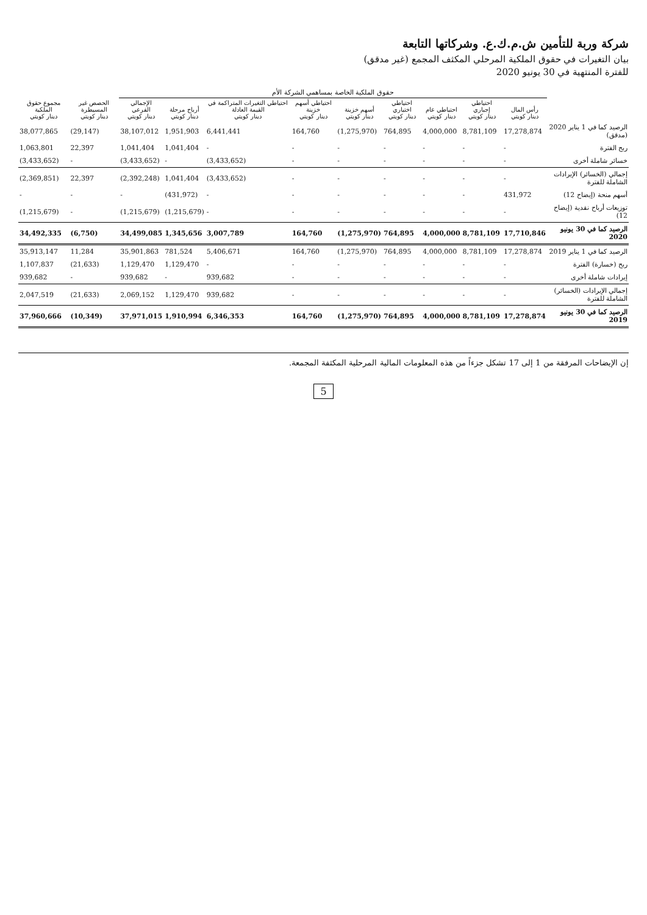شركة وربة للتأمين ش.م.ك.ع. وشركاتها التابعة
بيان التغيرات في حقوق الملكية المرحلي المكثف المجمع (غير مدقق)
للفترة المنتهية في 30 يونيو 2020
| | حقوق الملكية الخاصة بمساهمي الشركة الأم | | | | | | | | | | |
| --- | --- | --- | --- | --- | --- | --- | --- | --- | --- | --- | --- |
| | رأس المال دينار كويتي | احتياطي إجباري دينار كويتي | احتياطي عام دينار كويتي | احتياطي اختياري دينار كويتي | أسهم خزينة دينار كويتي | احتياطي أسهم خزينة دينار كويتي | احتياطي التغيرات المتراكمة في القيمة العادلة دينار كويتي | أرباح مرحلة دينار كويتي | الإجمالي الفرعي دينار كويتي | الحصص غير المسيطرة دينار كويتي | مجموع حقوق الملكية دينار كويتي |
| الرصيد كما في 1 يناير 2020 (مدقق) | 17,278,874 | 8,781,109 | 4,000,000 | 764,895 | (1,275,970) | 164,760 | 6,441,441 | 1,951,903 | 38,107,012 | (29,147) | 38,077,865 |
| ربح الفترة | - | - | - | - | - | - | - | 1,041,404 | 1,041,404 | 22,397 | 1,063,801 |
| خسائر شاملة أخرى | - | - | - | - | - | - | (3,433,652) | - | (3,433,652) | - | (3,433,652) |
| إجمالي (الخسائر) الإيرادات الشاملة للفترة | - | - | - | - | - | - | (3,433,652) | 1,041,404 | (2,392,248) | 22,397 | (2,369,851) |
| أسهم منحة (إيضاح 12) | 431,972 | - | - | - | - | - | - | (431,972) | - | - | - |
| توزيعات أرباح نقدية (إيضاح 12) | - | - | - | - | - | - | - | (1,215,679) | (1,215,679) | - | (1,215,679) |
| الرصيد كما في 30 يونيو 2020 | 17,710,846 | 8,781,109 | 4,000,000 | 764,895 | (1,275,970) | 164,760 | 3,007,789 | 1,345,656 | 34,499,085 | (6,750) | 34,492,335 |
| الرصيد كما في 1 يناير 2019 | 17,278,874 | 8,781,109 | 4,000,000 | 764,895 | (1,275,970) | 164,760 | 5,406,671 | 781,524 | 35,901,863 | 11,284 | 35,913,147 |
| ربح (خسارة) الفترة | - | - | - | - | - | - | - | 1,129,470 | 1,129,470 | (21,633) | 1,107,837 |
| إيرادات شاملة أخرى | - | - | - | - | - | - | 939,682 | - | 939,682 | - | 939,682 |
| إجمالي الإيرادات (الخسائر) الشاملة للفترة | - | - | - | - | - | - | 939,682 | 1,129,470 | 2,069,152 | (21,633) | 2,047,519 |
| الرصيد كما في 30 يونيو 2019 | 17,278,874 | 8,781,109 | 4,000,000 | 764,895 | (1,275,970) | 164,760 | 6,346,353 | 1,910,994 | 37,971,015 | (10,349) | 37,960,666 |
إن الإيضاحات المرفقة من 1 إلى 17 تشكل جزءاً من هذه المعلومات المالية المرحلية المكثفة المجمعة.
5